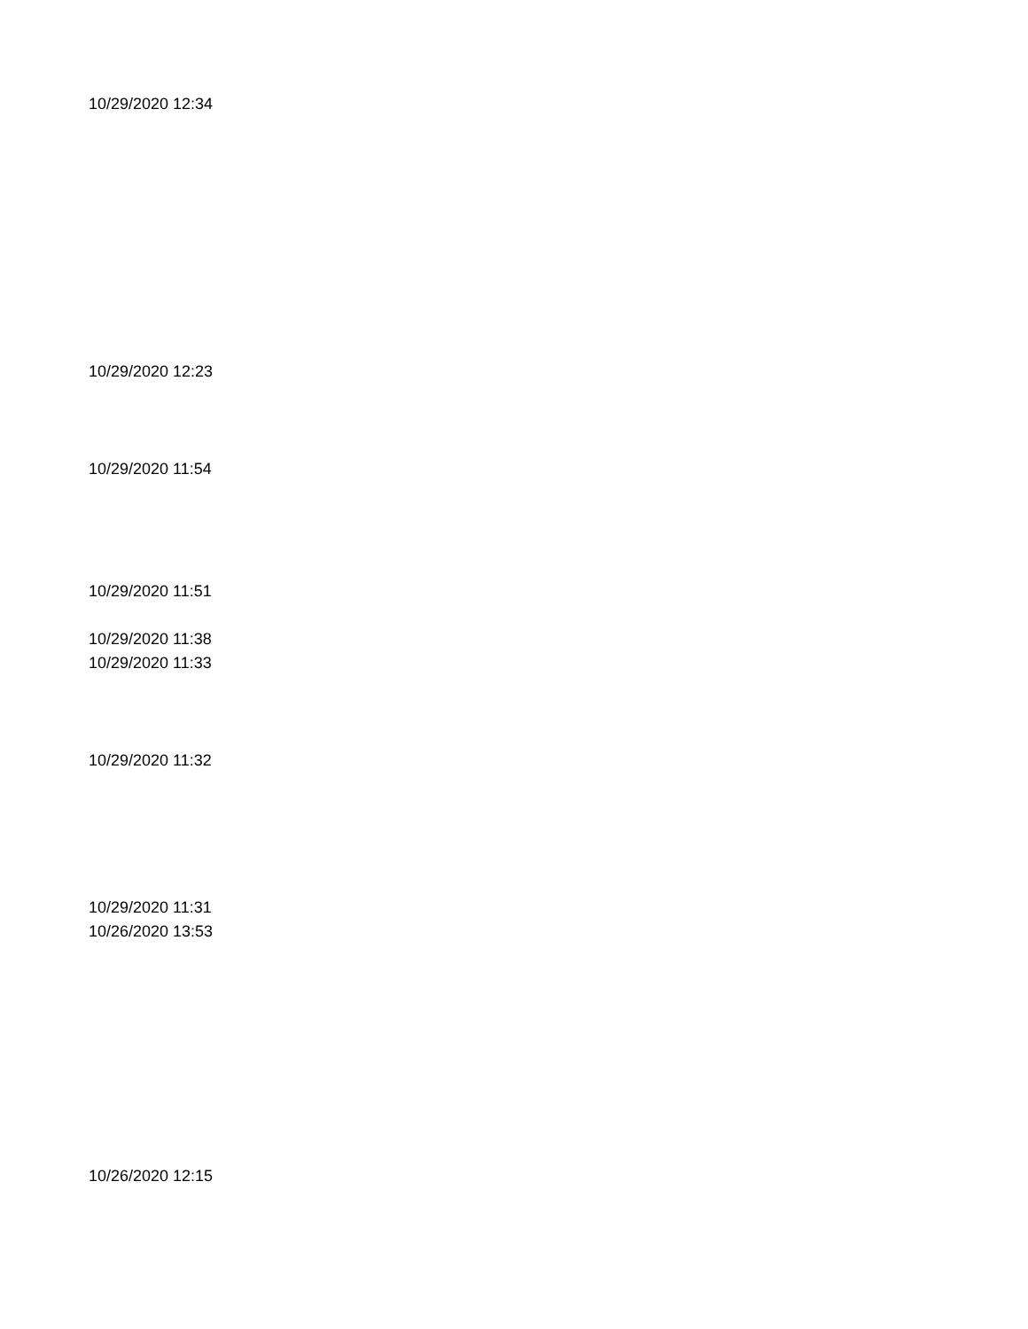10/29/2020 12:34
10/29/2020 12:23
10/29/2020 11:54
10/29/2020 11:51
10/29/2020 11:38
10/29/2020 11:33
10/29/2020 11:32
10/29/2020 11:31
10/26/2020 13:53
10/26/2020 12:15